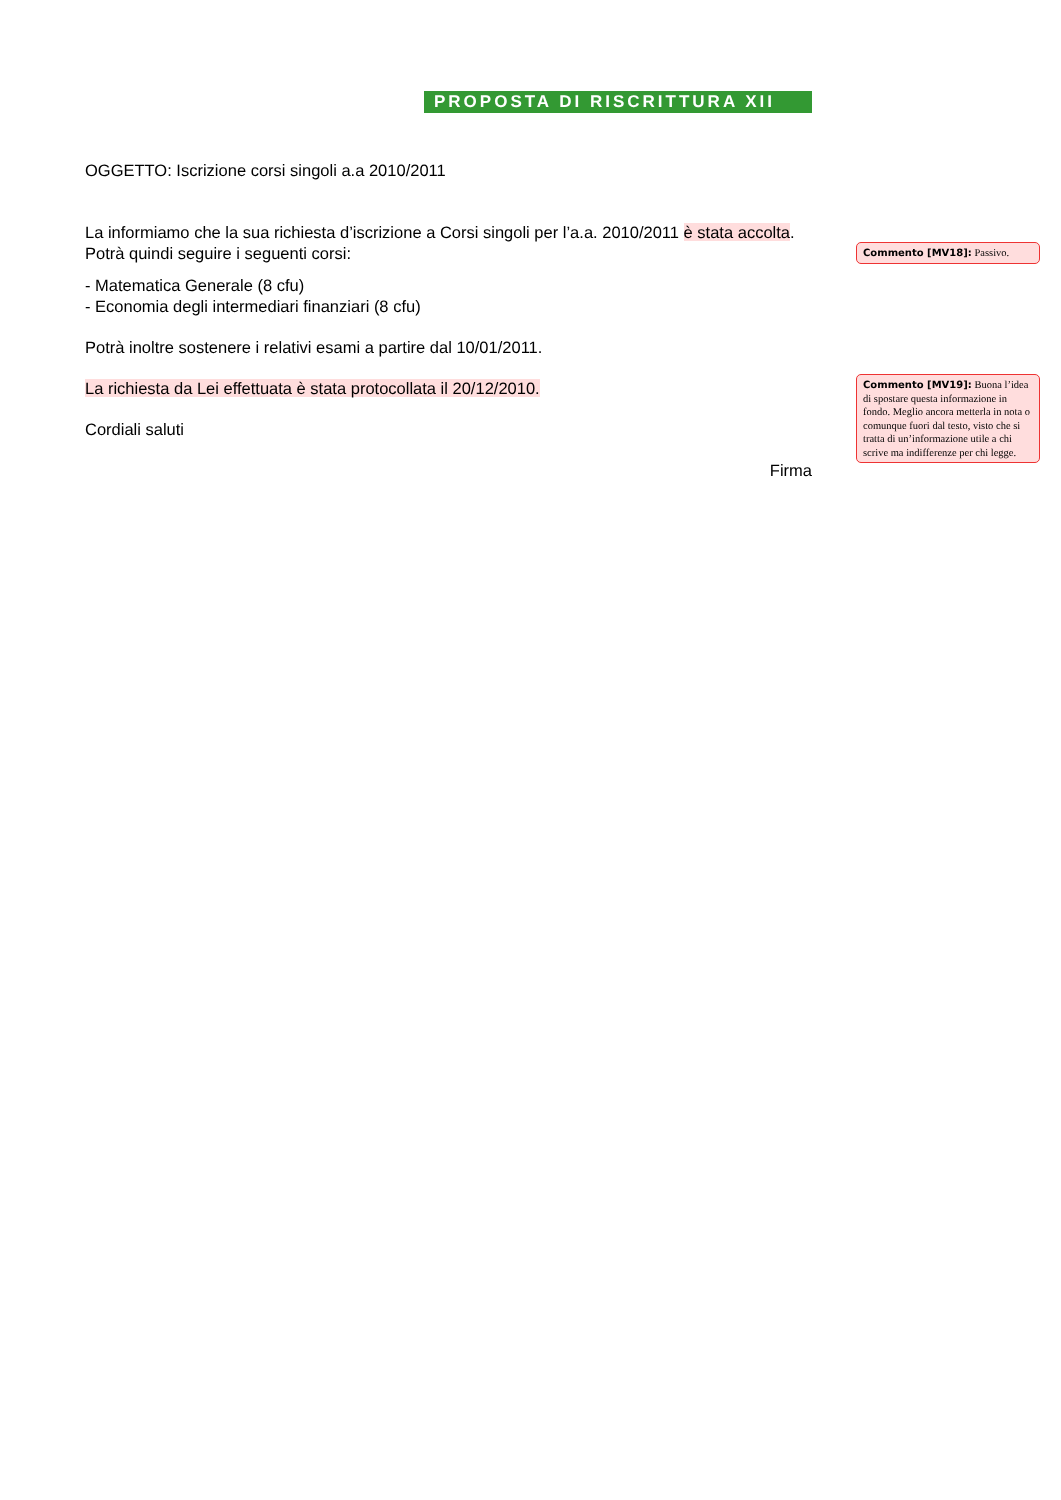PROPOSTA DI RISCRITTURA XII
OGGETTO: Iscrizione corsi singoli a.a 2010/2011
La informiamo che la sua richiesta d’iscrizione a Corsi singoli per l’a.a. 2010/2011 è stata accolta. Potrà quindi seguire i seguenti corsi:
Commento [MV18]: Passivo.
- Matematica Generale (8 cfu)
- Economia degli intermediari finanziari (8 cfu)
Potrà inoltre sostenere i relativi esami a partire dal 10/01/2011.
La richiesta da Lei effettuata è stata protocollata il 20/12/2010.
Cordiali saluti
Firma
Commento [MV19]: Buona l’idea di spostare questa informazione in fondo. Meglio ancora metterla in nota o comunque fuori dal testo, visto che si tratta di un’informazione utile a chi scrive ma indifferenze per chi legge.